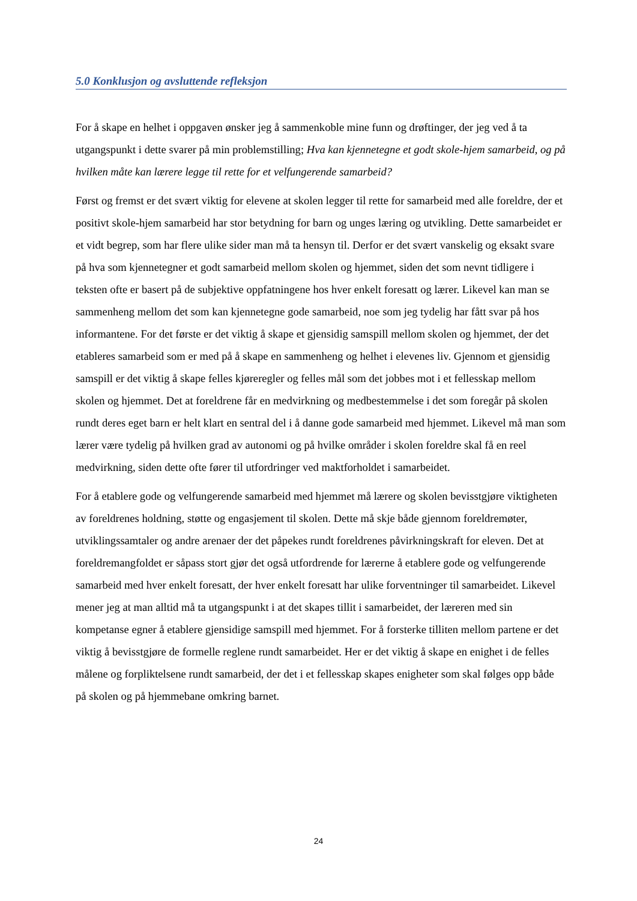5.0 Konklusjon og avsluttende refleksjon
For å skape en helhet i oppgaven ønsker jeg å sammenkoble mine funn og drøftinger, der jeg ved å ta utgangspunkt i dette svarer på min problemstilling; Hva kan kjennetegne et godt skole-hjem samarbeid, og på hvilken måte kan lærere legge til rette for et velfungerende samarbeid?
Først og fremst er det svært viktig for elevene at skolen legger til rette for samarbeid med alle foreldre, der et positivt skole-hjem samarbeid har stor betydning for barn og unges læring og utvikling. Dette samarbeidet er et vidt begrep, som har flere ulike sider man må ta hensyn til. Derfor er det svært vanskelig og eksakt svare på hva som kjennetegner et godt samarbeid mellom skolen og hjemmet, siden det som nevnt tidligere i teksten ofte er basert på de subjektive oppfatningene hos hver enkelt foresatt og lærer. Likevel kan man se sammenheng mellom det som kan kjennetegne gode samarbeid, noe som jeg tydelig har fått svar på hos informantene. For det første er det viktig å skape et gjensidig samspill mellom skolen og hjemmet, der det etableres samarbeid som er med på å skape en sammenheng og helhet i elevenes liv. Gjennom et gjensidig samspill er det viktig å skape felles kjøreregler og felles mål som det jobbes mot i et fellesskap mellom skolen og hjemmet. Det at foreldrene får en medvirkning og medbestemmelse i det som foregår på skolen rundt deres eget barn er helt klart en sentral del i å danne gode samarbeid med hjemmet. Likevel må man som lærer være tydelig på hvilken grad av autonomi og på hvilke områder i skolen foreldre skal få en reel medvirkning, siden dette ofte fører til utfordringer ved maktforholdet i samarbeidet.
For å etablere gode og velfungerende samarbeid med hjemmet må lærere og skolen bevisstgjøre viktigheten av foreldrenes holdning, støtte og engasjement til skolen. Dette må skje både gjennom foreldremøter, utviklingssamtaler og andre arenaer der det påpekes rundt foreldrenes påvirkningskraft for eleven. Det at foreldremangfoldet er såpass stort gjør det også utfordrende for lærerne å etablere gode og velfungerende samarbeid med hver enkelt foresatt, der hver enkelt foresatt har ulike forventninger til samarbeidet. Likevel mener jeg at man alltid må ta utgangspunkt i at det skapes tillit i samarbeidet, der læreren med sin kompetanse egner å etablere gjensidige samspill med hjemmet. For å forsterke tilliten mellom partene er det viktig å bevisstgjøre de formelle reglene rundt samarbeidet. Her er det viktig å skape en enighet i de felles målene og forpliktelsene rundt samarbeid, der det i et fellesskap skapes enigheter som skal følges opp både på skolen og på hjemmebane omkring barnet.
24